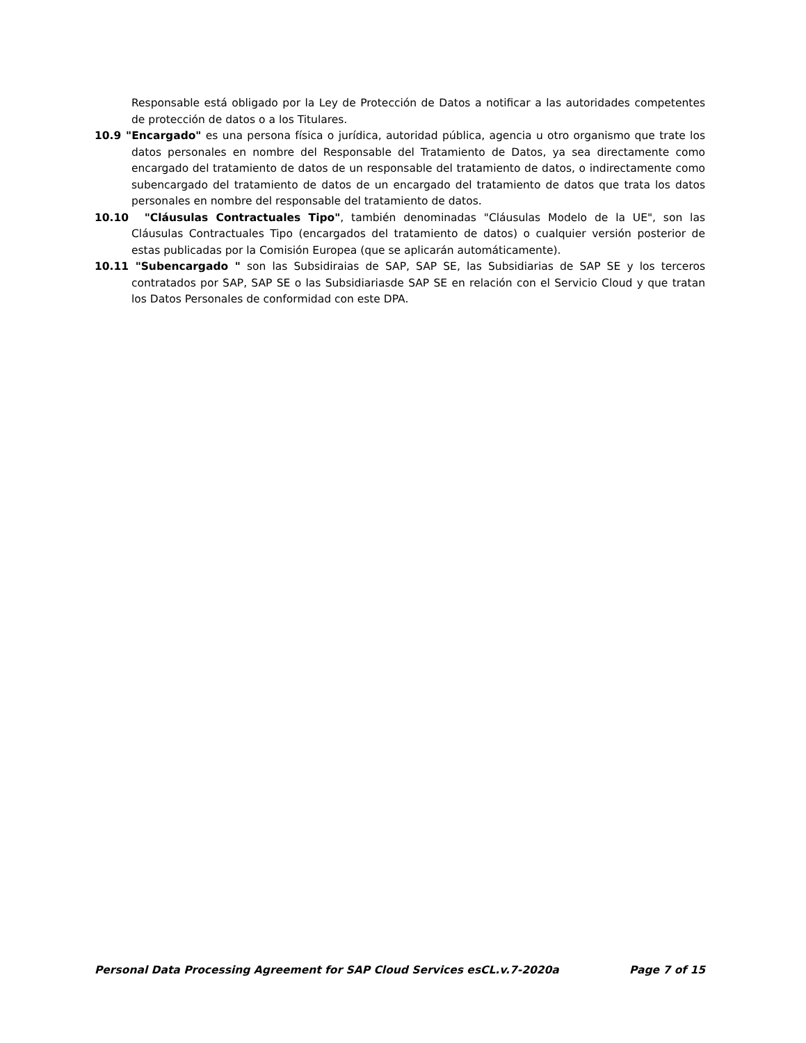Responsable está obligado por la Ley de Protección de Datos a notificar a las autoridades competentes de protección de datos o a los Titulares.
10.9 "Encargado" es una persona física o jurídica, autoridad pública, agencia u otro organismo que trate los datos personales en nombre del Responsable del Tratamiento de Datos, ya sea directamente como encargado del tratamiento de datos de un responsable del tratamiento de datos, o indirectamente como subencargado del tratamiento de datos de un encargado del tratamiento de datos que trata los datos personales en nombre del responsable del tratamiento de datos.
10.10 "Cláusulas Contractuales Tipo", también denominadas "Cláusulas Modelo de la UE", son las Cláusulas Contractuales Tipo (encargados del tratamiento de datos) o cualquier versión posterior de estas publicadas por la Comisión Europea (que se aplicarán automáticamente).
10.11 "Subencargado " son las Subsidiraias de SAP, SAP SE, las Subsidiarias de SAP SE y los terceros contratados por SAP, SAP SE o las Subsidiariasde SAP SE en relación con el Servicio Cloud y que tratan los Datos Personales de conformidad con este DPA.
Personal Data Processing Agreement for SAP Cloud Services esCL.v.7-2020a Page 7 of 15